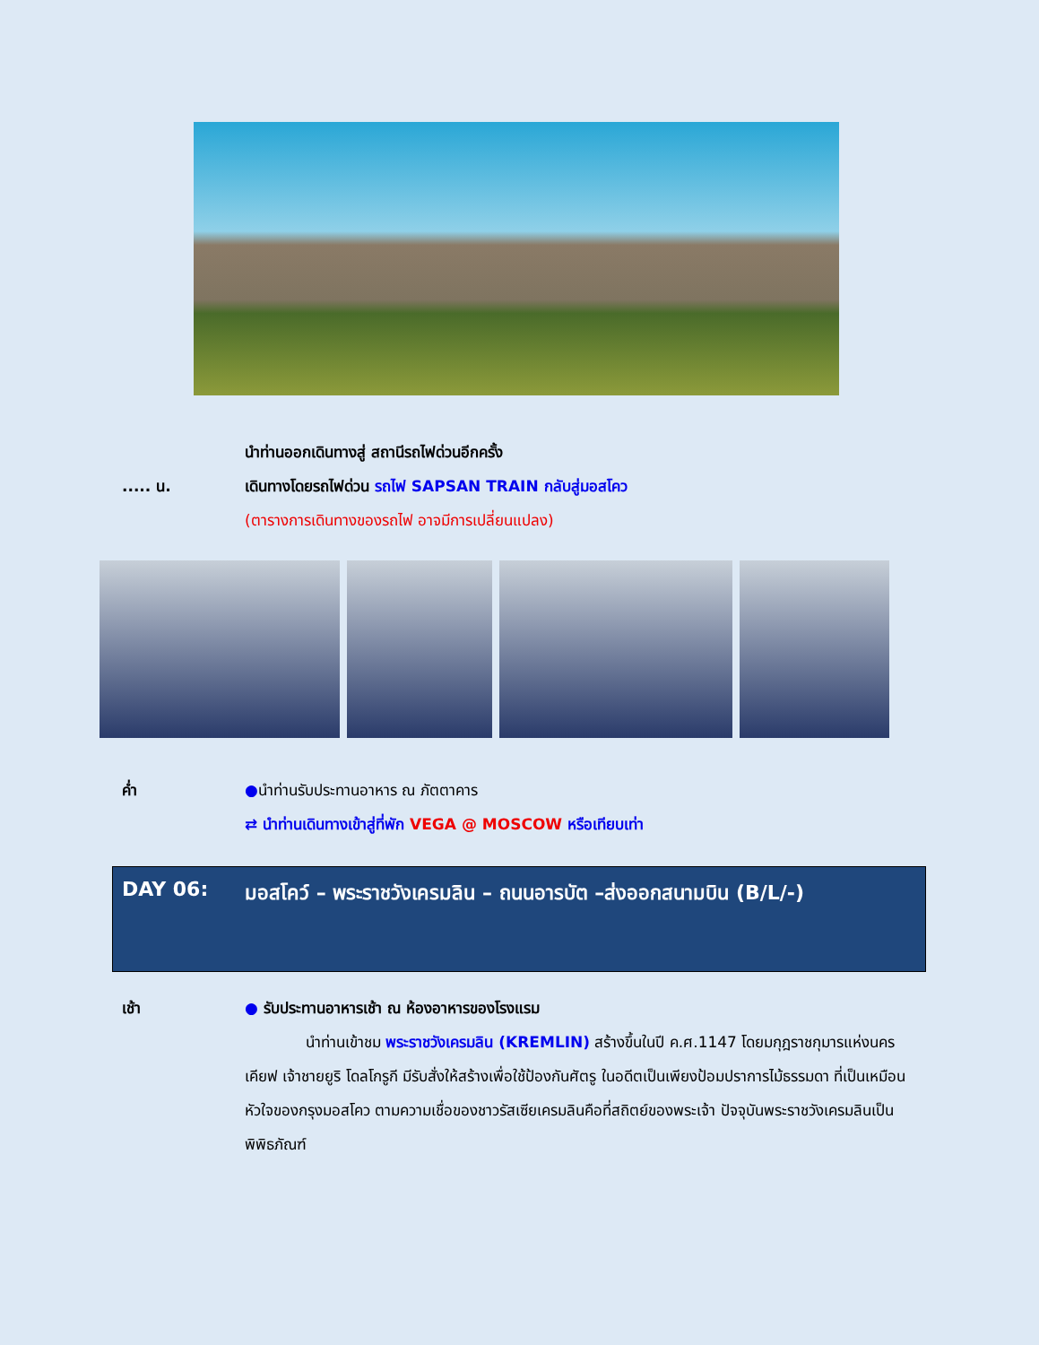นำท่านออกเดินทางสู่ สถานีรถไฟด่วนอีกครั้ง
..... น. เดินทางโดยรถไฟด่วน รถไฟ SAPSAN TRAIN กลับสู่มอสโคว
(ตารางการเดินทางของรถไฟ อาจมีการเปลี่ยนแปลง)
ค่ำ ●นำท่านรับประทานอาหาร ณ ภัตตาคาร
⇄ นำท่านเดินทางเข้าสู่ที่พัก VEGA @ MOSCOW หรือเทียบเท่า
DAY 06:
มอสโคว์ – พระราชวังเครมลิน – ถนนอารบัต –ส่งออกสนามบิน (B/L/-)
เช้า ● รับประทานอาหารเช้า ณ ห้องอาหารของโรงแรม
นำท่านเข้าชม พระราชวังเครมลิน (KREMLIN) สร้างขึ้นในปี ค.ศ.1147 โดยมกุฎราชกุมารแห่งนครเคียฟ เจ้าชายยูริ โดลโกรูกี มีรับสั่งให้สร้างเพื่อใช้ป้องกันศัตรู ในอดีตเป็นเพียงป้อมปราการไม้ธรรมดา ที่เป็นเหมือนหัวใจของกรุงมอสโคว ตามความเชื่อของชาวรัสเซียเครมลินคือที่สถิตย์ของพระเจ้า ปัจจุบันพระราชวังเครมลินเป็นพิพิธภัณฑ์